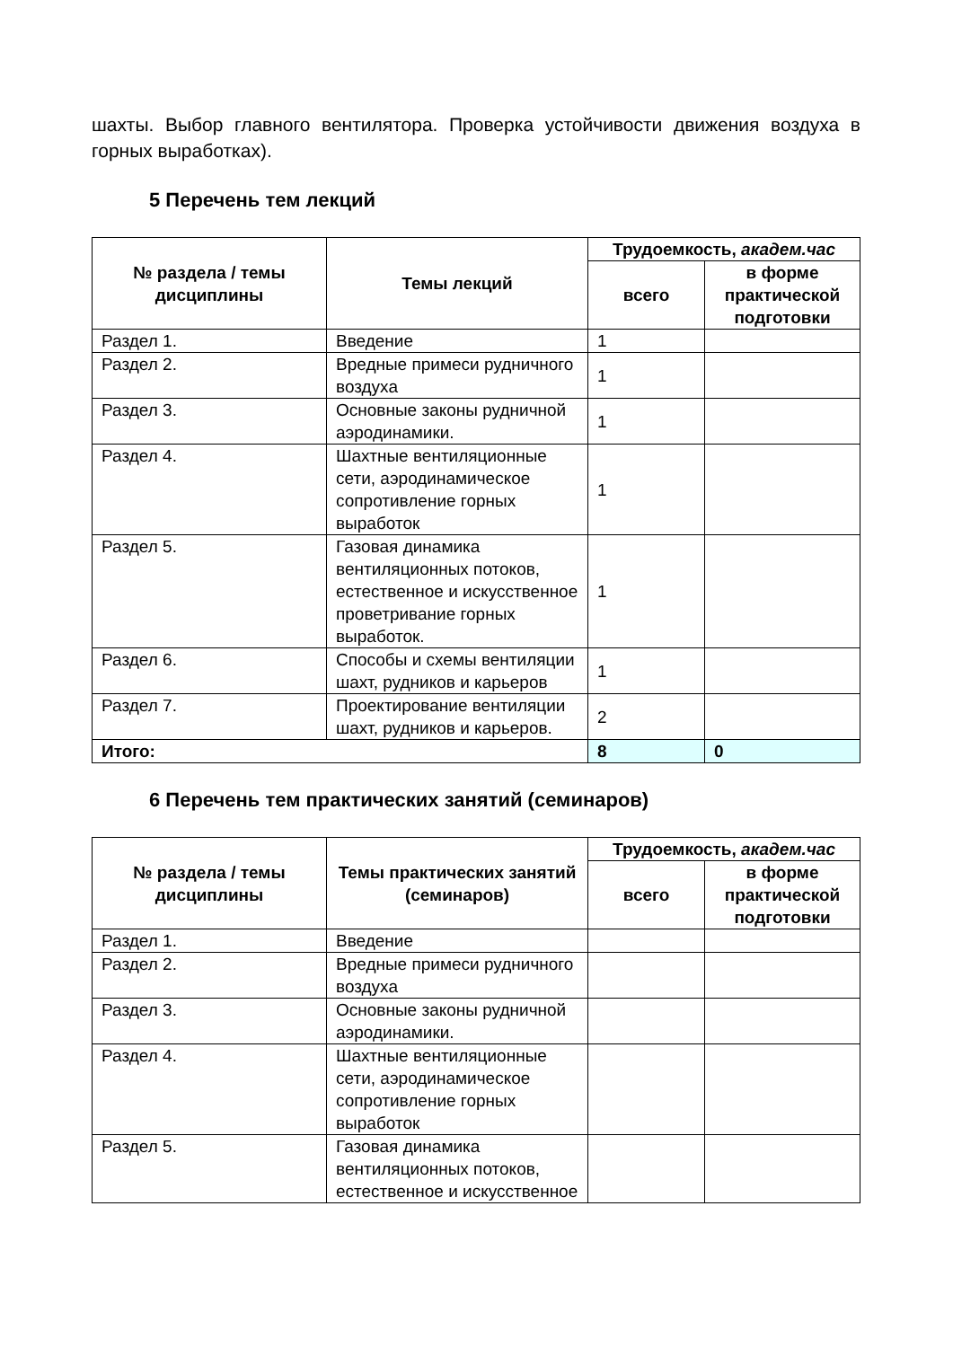шахты. Выбор главного вентилятора. Проверка устойчивости движения воздуха в горных выработках).
5 Перечень тем лекций
| № раздела / темы дисциплины | Темы лекций | Трудоемкость, академ.час | |
| --- | --- | --- | --- |
| | | всего | в форме практической подготовки |
| Раздел 1. | Введение | 1 | |
| Раздел 2. | Вредные примеси рудничного воздуха | 1 | |
| Раздел 3. | Основные законы рудничной аэродинамики. | 1 | |
| Раздел 4. | Шахтные вентиляционные сети, аэродинамическое сопротивление горных выработок | 1 | |
| Раздел 5. | Газовая динамика вентиляционных потоков, естественное и искусственное проветривание горных выработок. | 1 | |
| Раздел 6. | Способы и схемы вентиляции шахт, рудников и карьеров | 1 | |
| Раздел 7. | Проектирование вентиляции шахт, рудников и карьеров. | 2 | |
| Итого: | | 8 | 0 |
6 Перечень тем практических занятий (семинаров)
| № раздела / темы дисциплины | Темы практических занятий (семинаров) | Трудоемкость, академ.час | |
| --- | --- | --- | --- |
| | | всего | в форме практической подготовки |
| Раздел 1. | Введение | | |
| Раздел 2. | Вредные примеси рудничного воздуха | | |
| Раздел 3. | Основные законы рудничной аэродинамики. | | |
| Раздел 4. | Шахтные вентиляционные сети, аэродинамическое сопротивление горных выработок | | |
| Раздел 5. | Газовая динамика вентиляционных потоков, естественное и искусственное | | |